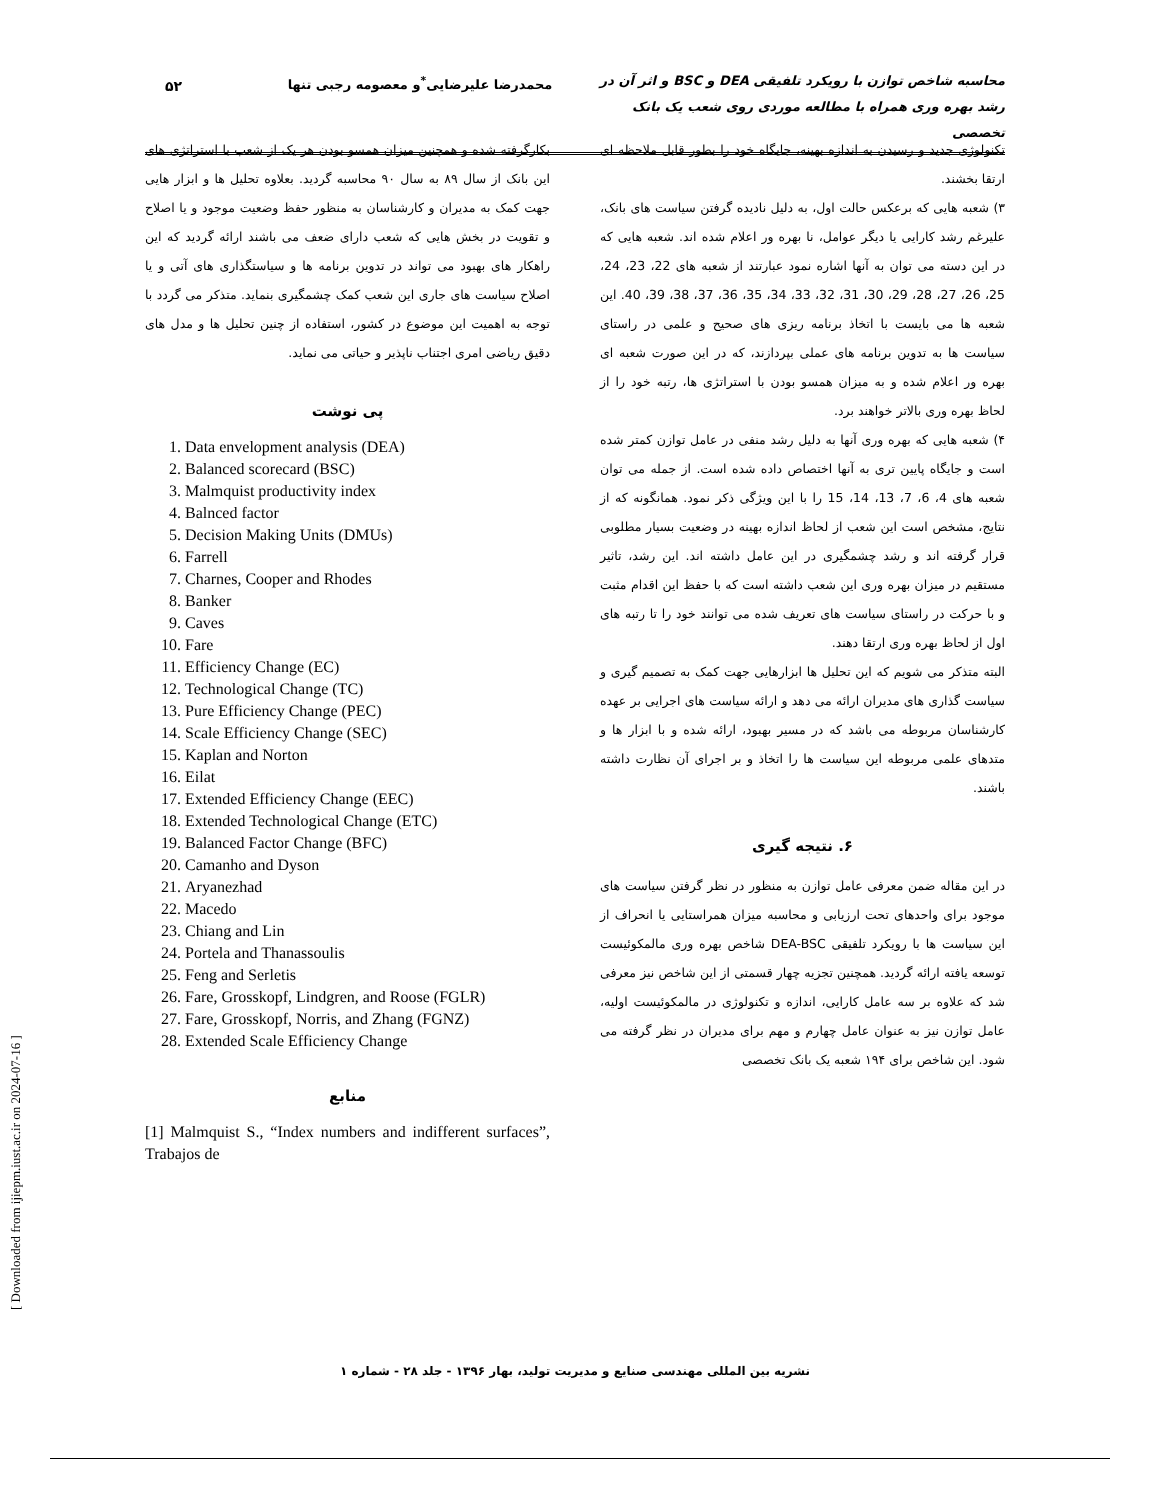محاسبه شاخص توازن با رویکرد تلفیقی DEA و BSC و اثر آن در رشد بهره وری همراه با مطالعه موردی روی شعب یک بانک تخصصی
محمدرضا علیرضایی<sup>*</sup>و معصومه رجبی تنها
۵۲
تکنولوژی جدید و رسیدن به اندازه بهینه، جایگاه خود را بطور قابل ملاحظه ای ارتقا بخشند.
۳) شعبه هایی که برعکس حالت اول، به دلیل نادیده گرفتن سیاست های بانک، علیرغم رشد کارایی یا دیگر عوامل، نا بهره ور اعلام شده اند. شعبه هایی که در این دسته می توان به آنها اشاره نمود عبارتند از شعبه های 22، 23، 24، 25، 26، 27، 28، 29، 30، 31، 32، 33، 34، 35، 36، 37، 38، 39، 40. این شعبه ها می بایست با اتخاذ برنامه ریزی های صحیح و علمی در راستای سیاست ها به تدوین برنامه های عملی بپردازند، که در این صورت شعبه ای بهره ور اعلام شده و به میزان همسو بودن با استراتژی ها، رتبه خود را از لحاظ بهره وری بالاتر خواهند برد.
۴) شعبه هایی که بهره وری آنها به دلیل رشد منفی در عامل توازن کمتر شده است و جایگاه پایین تری به آنها اختصاص داده شده است. از جمله می توان شعبه های 4، 6، 7، 13، 14، 15 را با این ویژگی ذکر نمود. همانگونه که از نتایج، مشخص است این شعب از لحاظ اندازه بهینه در وضعیت بسیار مطلوبی قرار گرفته اند و رشد چشمگیری در این عامل داشته اند. این رشد، تاثیر مستقیم در میزان بهره وری این شعب داشته است که با حفظ این اقدام مثبت و با حرکت در راستای سیاست های تعریف شده می توانند خود را تا رتبه های اول از لحاظ بهره وری ارتقا دهند.
البته متذکر می شویم که این تحلیل ها ابزارهایی جهت کمک به تصمیم گیری و سیاست گذاری های مدیران ارائه می دهد و ارائه سیاست های اجرایی بر عهده کارشناسان مربوطه می باشد که در مسیر بهبود، ارائه شده و با ابزار ها و متدهای علمی مربوطه این سیاست ها را اتخاذ و بر اجرای آن نظارت داشته باشند.
۶. نتیجه گیری
در این مقاله ضمن معرفی عامل توازن به منظور در نظر گرفتن سیاست های موجود برای واحدهای تحت ارزیابی و محاسبه میزان همراستایی یا انحراف از این سیاست ها با رویکرد تلفیقی DEA-BSC شاخص بهره وری مالمکوئیست توسعه یافته ارائه گردید. همچنین تجزیه چهار قسمتی از این شاخص نیز معرفی شد که علاوه بر سه عامل کارایی، اندازه و تکنولوژی در مالمکوئیست اولیه، عامل توازن نیز به عنوان عامل چهارم و مهم برای مدیران در نظر گرفته می شود. این شاخص برای ۱۹۴ شعبه یک بانک تخصصی
بکارگرفته شده و همچنین میزان همسو بودن هر یک از شعب با استراتژی های این بانک از سال ۸۹ به سال ۹۰ محاسبه گردید. بعلاوه تحلیل ها و ابزار هایی جهت کمک به مدیران و کارشناسان به منظور حفظ وضعیت موجود و یا اصلاح و تقویت در بخش هایی که شعب دارای ضعف می باشند ارائه گردید که این راهکار های بهبود می تواند در تدوین برنامه ها و سیاستگذاری های آتی و یا اصلاح سیاست های جاری این شعب کمک چشمگیری بنماید. متذکر می گردد با توجه به اهمیت این موضوع در کشور، استفاده از چنین تحلیل ها و مدل های دقیق ریاضی امری اجتناب ناپذیر و حیاتی می نماید.
پی نوشت
1. Data envelopment analysis (DEA)
2. Balanced scorecard (BSC)
3. Malmquist productivity index
4. Balnced factor
5. Decision Making Units (DMUs)
6. Farrell
7. Charnes, Cooper and Rhodes
8. Banker
9. Caves
10. Fare
11. Efficiency Change (EC)
12. Technological Change (TC)
13. Pure Efficiency Change (PEC)
14. Scale Efficiency Change (SEC)
15. Kaplan and Norton
16. Eilat
17. Extended Efficiency Change (EEC)
18. Extended Technological Change (ETC)
19. Balanced Factor Change (BFC)
20. Camanho and Dyson
21. Aryanezhad
22. Macedo
23. Chiang and Lin
24. Portela and Thanassoulis
25. Feng and Serletis
26. Fare, Grosskopf, Lindgren, and Roose (FGLR)
27. Fare, Grosskopf, Norris, and Zhang (FGNZ)
28. Extended Scale Efficiency Change
منابع
[1] Malmquist S., “Index numbers and indifferent surfaces”, Trabajos de
نشریه بین المللی مهندسی صنایع و مدیریت تولید، بهار ۱۳۹۶ - جلد ۲۸ - شماره ۱
[ Downloaded from ijiepm.iust.ac.ir on 2024-07-16 ]